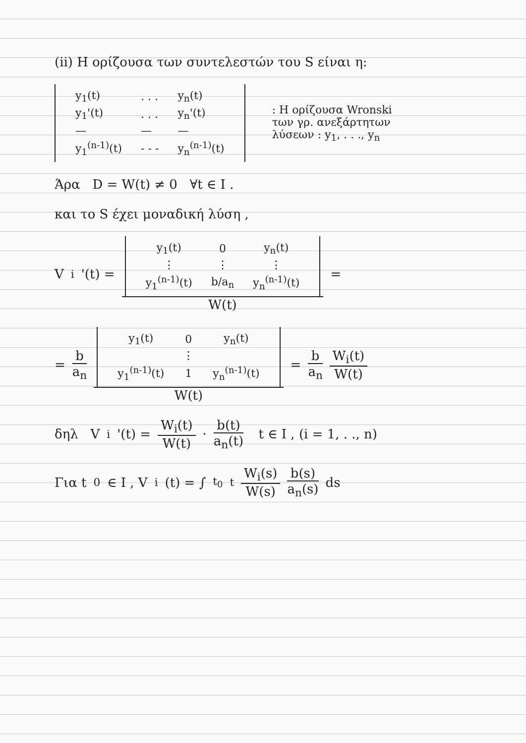(ii) Η ορίζουσα των συντελεστών του S είναι η:
| y<sub>1</sub>(t) | . . . | y<sub>n</sub>(t) |
| y<sub>1</sub>'(t) | . . . | y<sub>n</sub>'(t) |
| — | — | — |
| y<sub>1</sub><sup>(n-1)</sup>(t) | - - - | y<sub>n</sub><sup>(n-1)</sup>(t) |
: Η ορίζουσα Wronski
των γρ. ανεξάρτητων
λύσεων : y<sub>1</sub>, . . ., y<sub>n</sub>
Άρα D = W(t) ≠ 0 ∀t ∈ I .
και το S έχει μοναδική λύση ,
V<sub>i</sub>'(t) =
| y<sub>1</sub>(t) | 0 | y<sub>n</sub>(t) |
| ⋮ | ⋮ | ⋮ |
| y<sub>1</sub><sup>(n-1)</sup>(t) | b/a<sub>n</sub> | y<sub>n</sub><sup>(n-1)</sup>(t) |
W(t)
=
=
b
a<sub>n</sub>
| y<sub>1</sub>(t) | 0 | y<sub>n</sub>(t) |
| | ⋮ | |
| y<sub>1</sub><sup>(n-1)</sup>(t) | 1 | y<sub>n</sub><sup>(n-1)</sup>(t) |
W(t)
=
b
a<sub>n</sub>
W<sub>i</sub>(t)
W(t)
δηλ V<sub>i</sub>'(t) =
W<sub>i</sub>(t)
W(t)
·
b(t)
a<sub>n</sub>(t)
t ∈ I , (i = 1, . ., n)
Για t<sub>0</sub> ∈ I , V<sub>i</sub>(t) = ∫<sub>t<sub>0</sub></sub><sup>t</sup>
W<sub>i</sub>(s)
W(s)
b(s)
a<sub>n</sub>(s)
ds